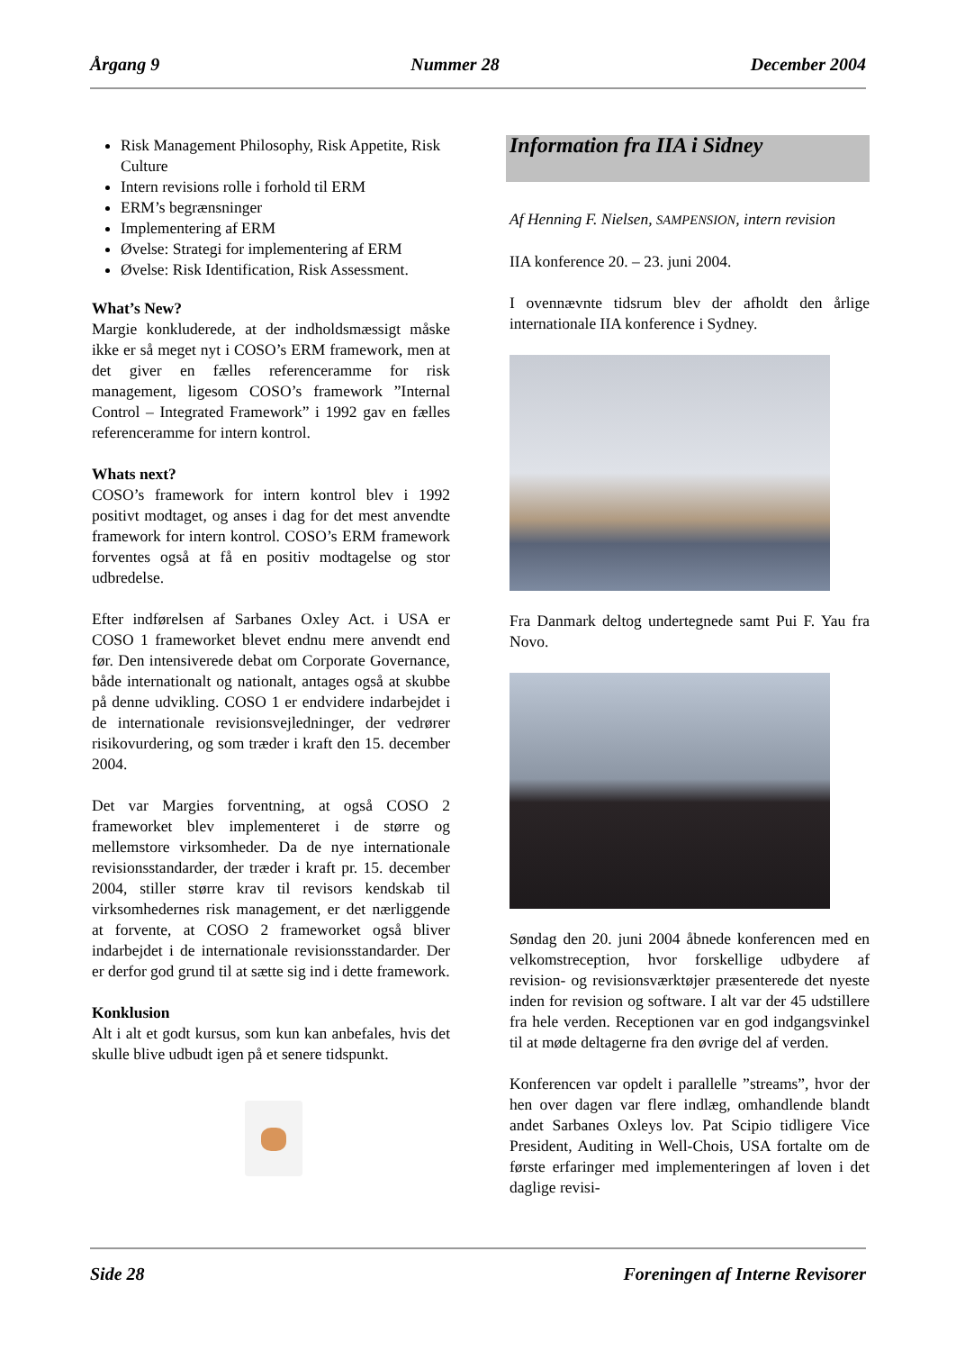Årgang 9 Nummer 28 December 2004
Risk Management Philosophy, Risk Appetite, Risk Culture
Intern revisions rolle i forhold til ERM
ERM’s begrænsninger
Implementering af ERM
Øvelse: Strategi for implementering af ERM
Øvelse: Risk Identification, Risk Assessment.
What’s New?
Margie konkluderede, at der indholdsmæssigt måske ikke er så meget nyt i COSO’s ERM framework, men at det giver en fælles referenceramme for risk management, ligesom COSO’s framework ”Internal Control – Integrated Framework” i 1992 gav en fælles referenceramme for intern kontrol.
Whats next?
COSO’s framework for intern kontrol blev i 1992 positivt modtaget, og anses i dag for det mest anvendte framework for intern kontrol. COSO’s ERM framework forventes også at få en positiv modtagelse og stor udbredelse.
Efter indførelsen af Sarbanes Oxley Act. i USA er COSO 1 frameworket blevet endnu mere anvendt end før. Den intensiverede debat om Corporate Governance, både internationalt og nationalt, antages også at skubbe på denne udvikling. COSO 1 er endvidere indarbejdet i de internationale revisionsvejledninger, der vedrører risikovurdering, og som træder i kraft den 15. december 2004.
Det var Margies forventning, at også COSO 2 frameworket blev implementeret i de større og mellemstore virksomheder. Da de nye internationale revisionsstandarder, der træder i kraft pr. 15. december 2004, stiller større krav til revisors kendskab til virksomhedernes risk management, er det nærliggende at forvente, at COSO 2 frameworket også bliver indarbejdet i de internationale revisionsstandarder. Der er derfor god grund til at sætte sig ind i dette framework.
Konklusion
Alt i alt et godt kursus, som kun kan anbefales, hvis det skulle blive udbudt igen på et senere tidspunkt.
Information fra IIA i Sidney
Af Henning F. Nielsen, SAMPENSION, intern revision
IIA konference 20. – 23. juni 2004.
I ovennævnte tidsrum blev der afholdt den årlige internationale IIA konference i Sydney.
Fra Danmark deltog undertegnede samt Pui F. Yau fra Novo.
Søndag den 20. juni 2004 åbnede konferencen med en velkomstreception, hvor forskellige udbydere af revision- og revisionsværktøjer præsenterede det nyeste inden for revision og software. I alt var der 45 udstillere fra hele verden. Receptionen var en god indgangsvinkel til at møde deltagerne fra den øvrige del af verden.
Konferencen var opdelt i parallelle ”streams”, hvor der hen over dagen var flere indlæg, omhandlende blandt andet Sarbanes Oxleys lov. Pat Scipio tidligere Vice President, Auditing in Well-Chois, USA fortalte om de første erfaringer med implementeringen af loven i det daglige revisi-
Side 28 Foreningen af Interne Revisorer